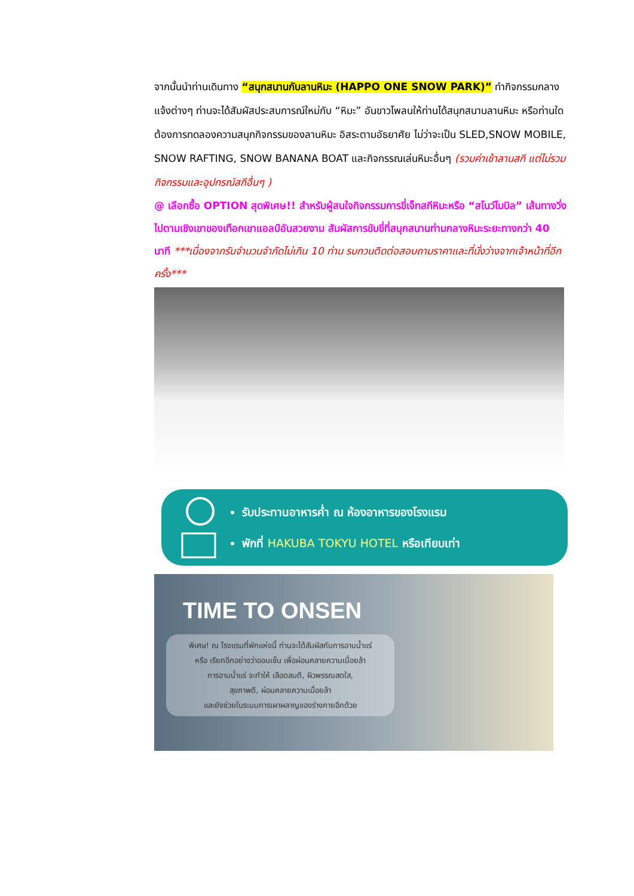จากนั้นนำท่านเดินทาง “สนุกสนานกับลานหิมะ (HAPPO ONE SNOW PARK)” ทำกิจกรรมกลางแจ้งต่างๆ ท่านจะได้สัมผัสประสบการณ์ใหม่กับ “หิมะ” อันขาวโพลนให้ท่านได้สนุกสนานลานหิมะ หรือท่านใดต้องการทดลองความสนุกกิจกรรมของลานหิมะ อิสระตามอัธยาศัย ไม่ว่าจะเป็น SLED,SNOW MOBILE, SNOW RAFTING, SNOW BANANA BOAT และกิจกรรณเล่นหิมะอื่นๆ (รวมค่าเข้าลานสกี แต่ไม่รวมกิจกรรมและอุปกรณ์สกีอื่นๆ )
@ เลือกซื้อ OPTION สุดพิเศษ!! สำหรับผู้สนใจกิจกรรมการขี่เจ็ทสกีหิมะหรือ “สโนว์โมบิล” เส้นทางวิ่งไปตามเชิงเขาของเทือกเขาแอลป์อันสวยงาม สัมผัสการขับขี่ที่สนุกสนานท่ามกลางหิมะระยะทางกว่า 40 นาที ***เนื่องจากรับจำนวนจำกัดไม่เกิน 10 ท่าน รบกวนติดต่อสอบถามราคาและที่นั่งว่างจากเจ้าหน้าที่อีกครั้ง***
รับประทานอาหารค่ำ ณ ห้องอาหารของโรงแรม
พักที่ HAKUBA TOKYU HOTEL หรือเทียบเท่า
TIME TO ONSEN
พิเศษ! ณ โรงแรมที่พักแห่งนี้ ท่านจะได้สัมผัสกับการอาบน้ำแร่
หรือ เรียกอีกอย่างว่าออนเซ็น เพื่อผ่อนคลายความเมื่อยล้า
การอาบน้ำแร่ จะทำให้ เลือดลมดี, ผิวพรรณสดใส,
สุขภาพดี, ผ่อนคลายความเมื่อยล้า
และยังช่วยในระบบการเผาผลาญของร่างกายอีกด้วย